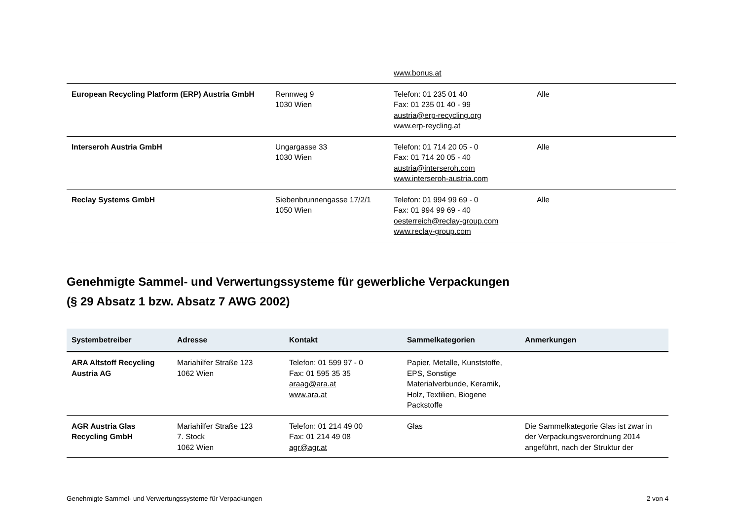| | | www.bonus.at | |
| European Recycling Platform (ERP) Austria GmbH | Rennweg 9 1030 Wien | Telefon: 01 235 01 40 Fax: 01 235 01 40 - 99 austria@erp-recycling.org www.erp-reycling.at | Alle |
| Interseroh Austria GmbH | Ungargasse 33 1030 Wien | Telefon: 01 714 20 05 - 0 Fax: 01 714 20 05 - 40 austria@interseroh.com www.interseroh-austria.com | Alle |
| Reclay Systems GmbH | Siebenbrunnengasse 17/2/1 1050 Wien | Telefon: 01 994 99 69 - 0 Fax: 01 994 99 69 - 40 oesterreich@reclay-group.com www.reclay-group.com | Alle |
Genehmigte Sammel- und Verwertungssysteme für gewerbliche Verpackungen
(§ 29 Absatz 1 bzw. Absatz 7 AWG 2002)
| Systembetreiber | Adresse | Kontakt | Sammelkategorien | Anmerkungen |
| --- | --- | --- | --- | --- |
| ARA Altstoff Recycling Austria AG | Mariahilfer Straße 123 1062 Wien | Telefon: 01 599 97 - 0 Fax: 01 595 35 35 araag@ara.at www.ara.at | Papier, Metalle, Kunststoffe, EPS, Sonstige Materialverbunde, Keramik, Holz, Textilien, Biogene Packstoffe | |
| AGR Austria Glas Recycling GmbH | Mariahilfer Straße 123 7. Stock 1062 Wien | Telefon: 01 214 49 00 Fax: 01 214 49 08 agr@agr.at | Glas | Die Sammelkategorie Glas ist zwar in der Verpackungsverordnung 2014 angeführt, nach der Struktur der |
Genehmigte Sammel- und Verwertungssysteme für Verpackungen 2 von 4